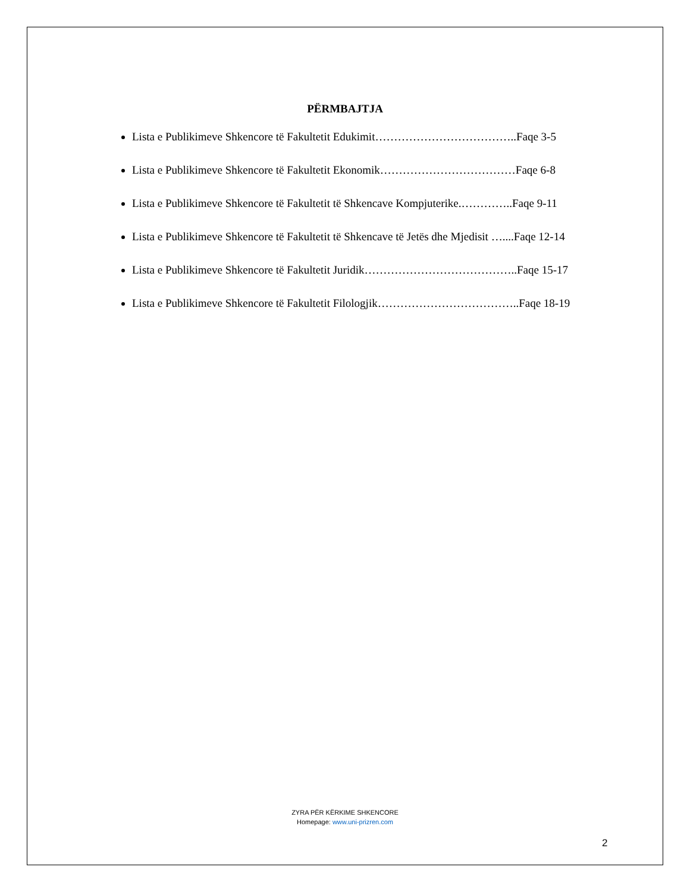PËRMBAJTJA
Lista e Publikimeve Shkencore të Fakultetit Edukimit………………………………..Faqe 3-5
Lista e Publikimeve Shkencore të Fakultetit Ekonomik………………………………Faqe 6-8
Lista e Publikimeve Shkencore të Fakultetit të Shkencave Kompjuterike.…………..Faqe 9-11
Lista e Publikimeve Shkencore të Fakultetit të Shkencave të Jetës dhe Mjedisit …....Faqe 12-14
Lista e Publikimeve Shkencore të Fakultetit Juridik…………………………………..Faqe 15-17
Lista e Publikimeve Shkencore të Fakultetit Filologjik………………………………..Faqe 18-19
ZYRA PËR KËRKIME SHKENCORE
Homepage: www.uni-prizren.com
2